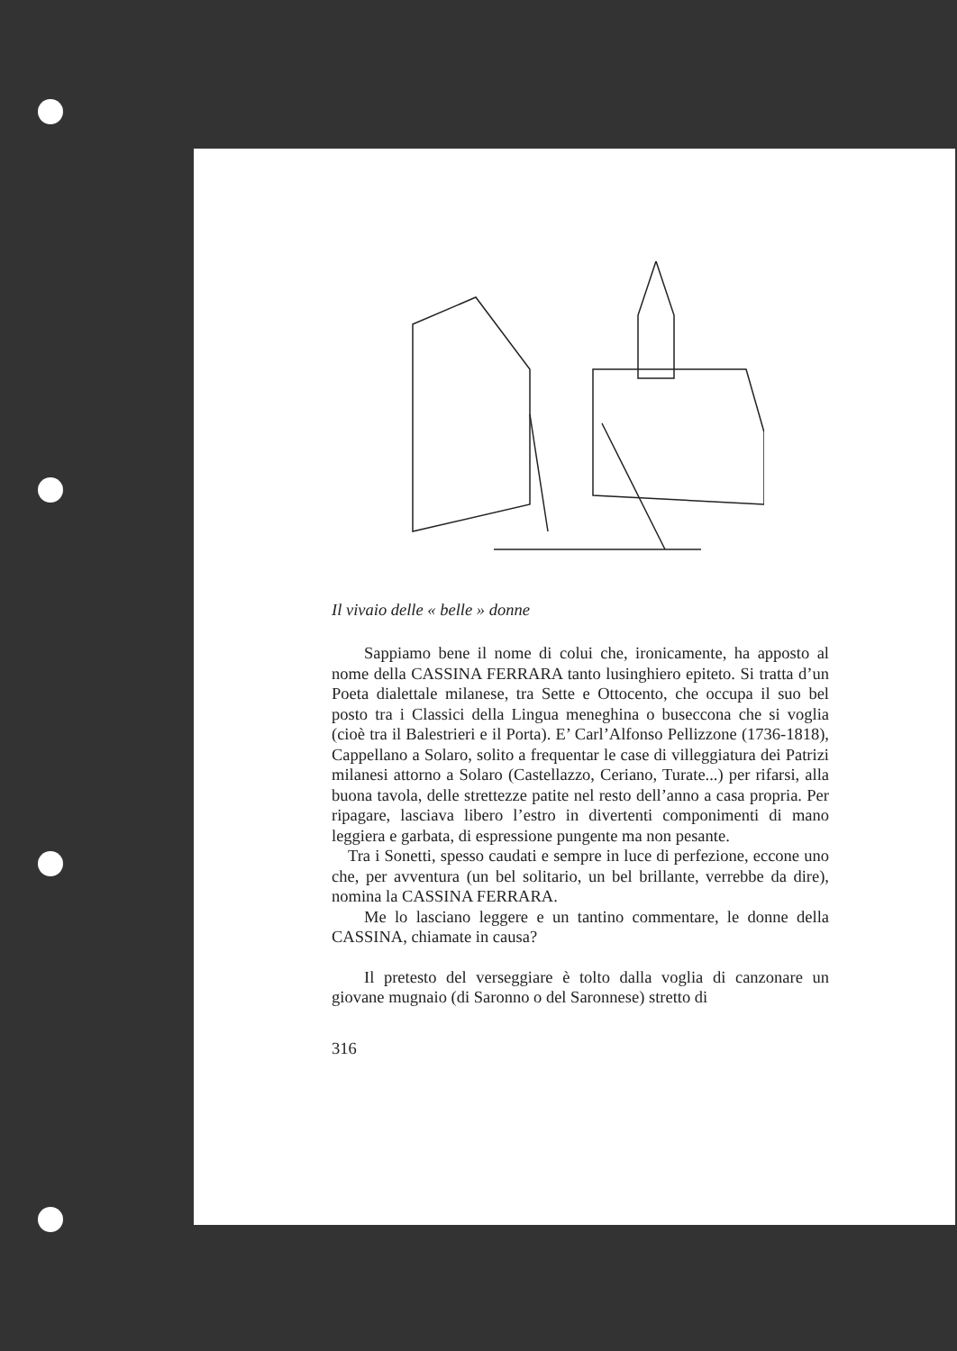Il vivaio delle « belle » donne
Sappiamo bene il nome di colui che, ironicamente, ha apposto al nome della CASSINA FERRARA tanto lusinghiero epiteto. Si tratta d’un Poeta dialettale milanese, tra Sette e Ottocento, che occupa il suo bel posto tra i Classici della Lingua meneghina o buseccona che si voglia (cioè tra il Balestrieri e il Porta). E’ Carl’Alfonso Pellizzone (1736-1818), Cappellano a Solaro, solito a frequentar le case di villeggiatura dei Patrizi milanesi attorno a Solaro (Castellazzo, Ceriano, Turate...) per rifarsi, alla buona tavola, delle strettezze patite nel resto dell’anno a casa propria. Per ripagare, lasciava libero l’estro in divertenti componimenti di mano leggiera e garbata, di espressione pungente ma non pesante.
Tra i Sonetti, spesso caudati e sempre in luce di perfezione, eccone uno che, per avventura (un bel solitario, un bel brillante, verrebbe da dire), nomina la CASSINA FERRARA.
Me lo lasciano leggere e un tantino commentare, le donne della CASSINA, chiamate in causa?
Il pretesto del verseggiare è tolto dalla voglia di canzonare un giovane mugnaio (di Saronno o del Saronnese) stretto di
316